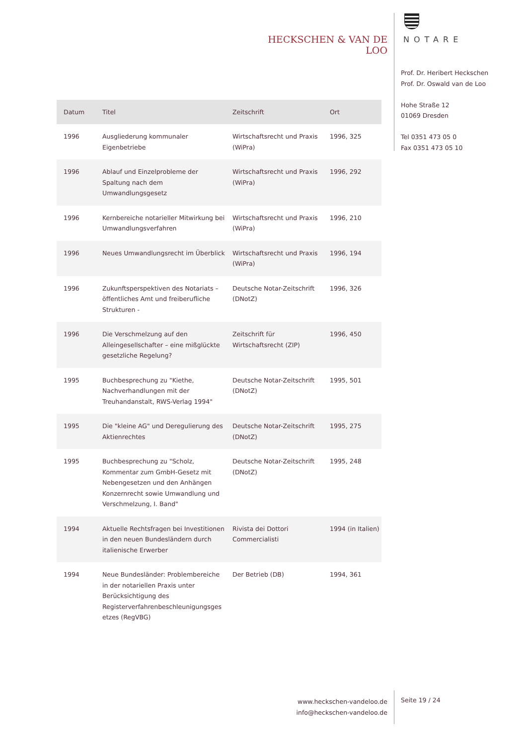HECKSCHEN & VAN DE LOO NOTARE
Prof. Dr. Heribert Heckschen
Prof. Dr. Oswald van de Loo
Hohe Straße 12
01069 Dresden
Tel 0351 473 05 0
Fax 0351 473 05 10
| Datum | Titel | Zeitschrift | Ort |
| --- | --- | --- | --- |
| 1996 | Ausgliederung kommunaler Eigenbetriebe | Wirtschaftsrecht und Praxis (WiPra) | 1996, 325 |
| 1996 | Ablauf und Einzelprobleme der Spaltung nach dem Umwandlungsgesetz | Wirtschaftsrecht und Praxis (WiPra) | 1996, 292 |
| 1996 | Kernbereiche notarieller Mitwirkung bei Umwandlungsverfahren | Wirtschaftsrecht und Praxis (WiPra) | 1996, 210 |
| 1996 | Neues Umwandlungsrecht im Überblick | Wirtschaftsrecht und Praxis (WiPra) | 1996, 194 |
| 1996 | Zukunftsperspektiven des Notariats – öffentliches Amt und freiberufliche Strukturen - | Deutsche Notar-Zeitschrift (DNotZ) | 1996, 326 |
| 1996 | Die Verschmelzung auf den Alleingesellschafter – eine mißglückte gesetzliche Regelung? | Zeitschrift für Wirtschaftsrecht (ZIP) | 1996, 450 |
| 1995 | Buchbesprechung zu "Kiethe, Nachverhandlungen mit der Treuhandanstalt, RWS-Verlag 1994" | Deutsche Notar-Zeitschrift (DNotZ) | 1995, 501 |
| 1995 | Die "kleine AG" und Deregulierung des Aktienrechtes | Deutsche Notar-Zeitschrift (DNotZ) | 1995, 275 |
| 1995 | Buchbesprechung zu "Scholz, Kommentar zum GmbH-Gesetz mit Nebengesetzen und den Anhängen Konzernrecht sowie Umwandlung und Verschmelzung, I. Band" | Deutsche Notar-Zeitschrift (DNotZ) | 1995, 248 |
| 1994 | Aktuelle Rechtsfragen bei Investitionen in den neuen Bundesländern durch italienische Erwerber | Rivista dei Dottori Commercialisti | 1994 (in Italien) |
| 1994 | Neue Bundesländer: Problembereiche in der notariellen Praxis unter Berücksichtigung des Registerverfahrenbeschleunigungsges etzes (RegVBG) | Der Betrieb (DB) | 1994, 361 |
www.heckschen-vandeloo.de
info@heckschen-vandeloo.de
Seite 19 / 24